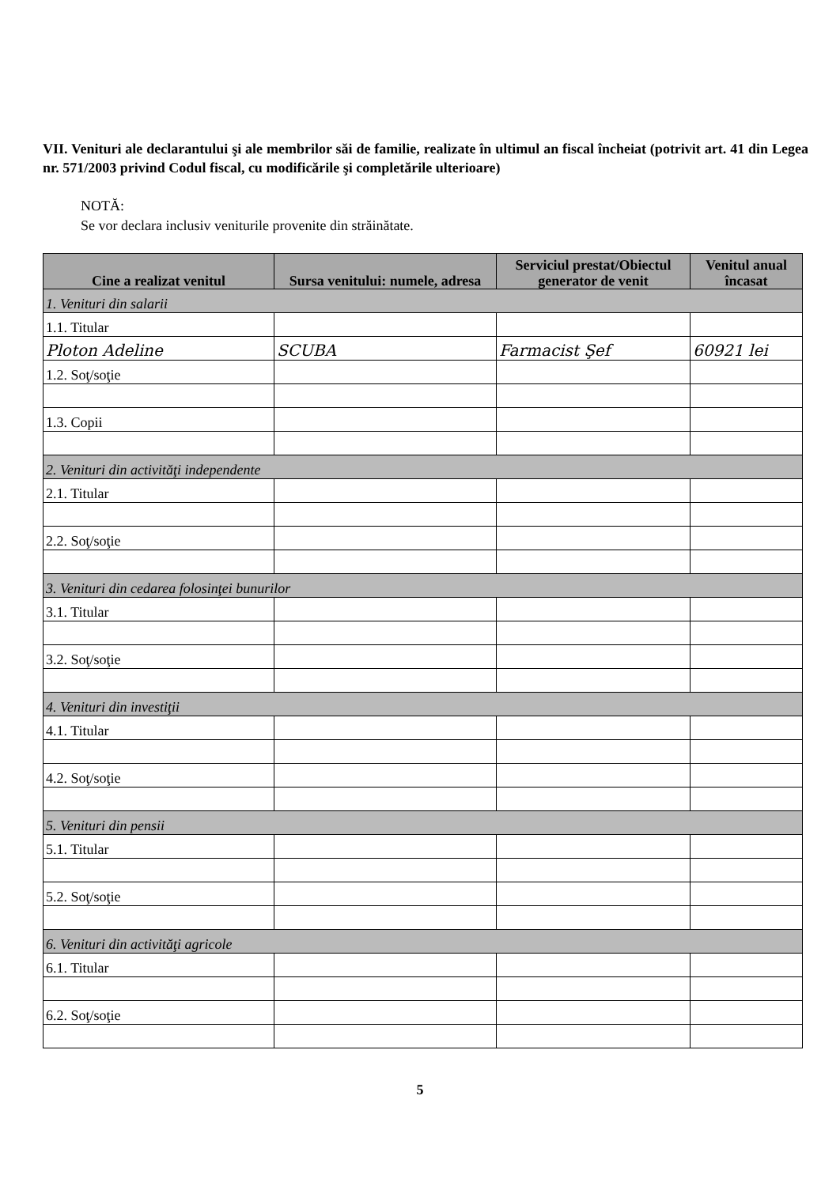VII. Venituri ale declarantului şi ale membrilor săi de familie, realizate în ultimul an fiscal încheiat (potrivit art. 41 din Legea nr. 571/2003 privind Codul fiscal, cu modificările şi completările ulterioare)
NOTĂ:
Se vor declara inclusiv veniturile provenite din străinătate.
| Cine a realizat venitul | Sursa venitului: numele, adresa | Serviciul prestat/Obiectul generator de venit | Venitul anual încasat |
| --- | --- | --- | --- |
| 1. Venituri din salarii | | | |
| 1.1. Titular | | | |
| Ploton Adeline | SCUBA | Farmacist Şef | 60921 lei |
| 1.2. Soţ/soţie | | | |
| 1.3. Copii | | | |
| 2. Venituri din activităţi independente | | | |
| 2.1. Titular | | | |
| 2.2. Soţ/soţie | | | |
| 3. Venituri din cedarea folosinţei bunurilor | | | |
| 3.1. Titular | | | |
| 3.2. Soţ/soţie | | | |
| 4. Venituri din investiţii | | | |
| 4.1. Titular | | | |
| 4.2. Soţ/soţie | | | |
| 5. Venituri din pensii | | | |
| 5.1. Titular | | | |
| 5.2. Soţ/soţie | | | |
| 6. Venituri din activităţi agricole | | | |
| 6.1. Titular | | | |
| 6.2. Soţ/soţie | | | |
5